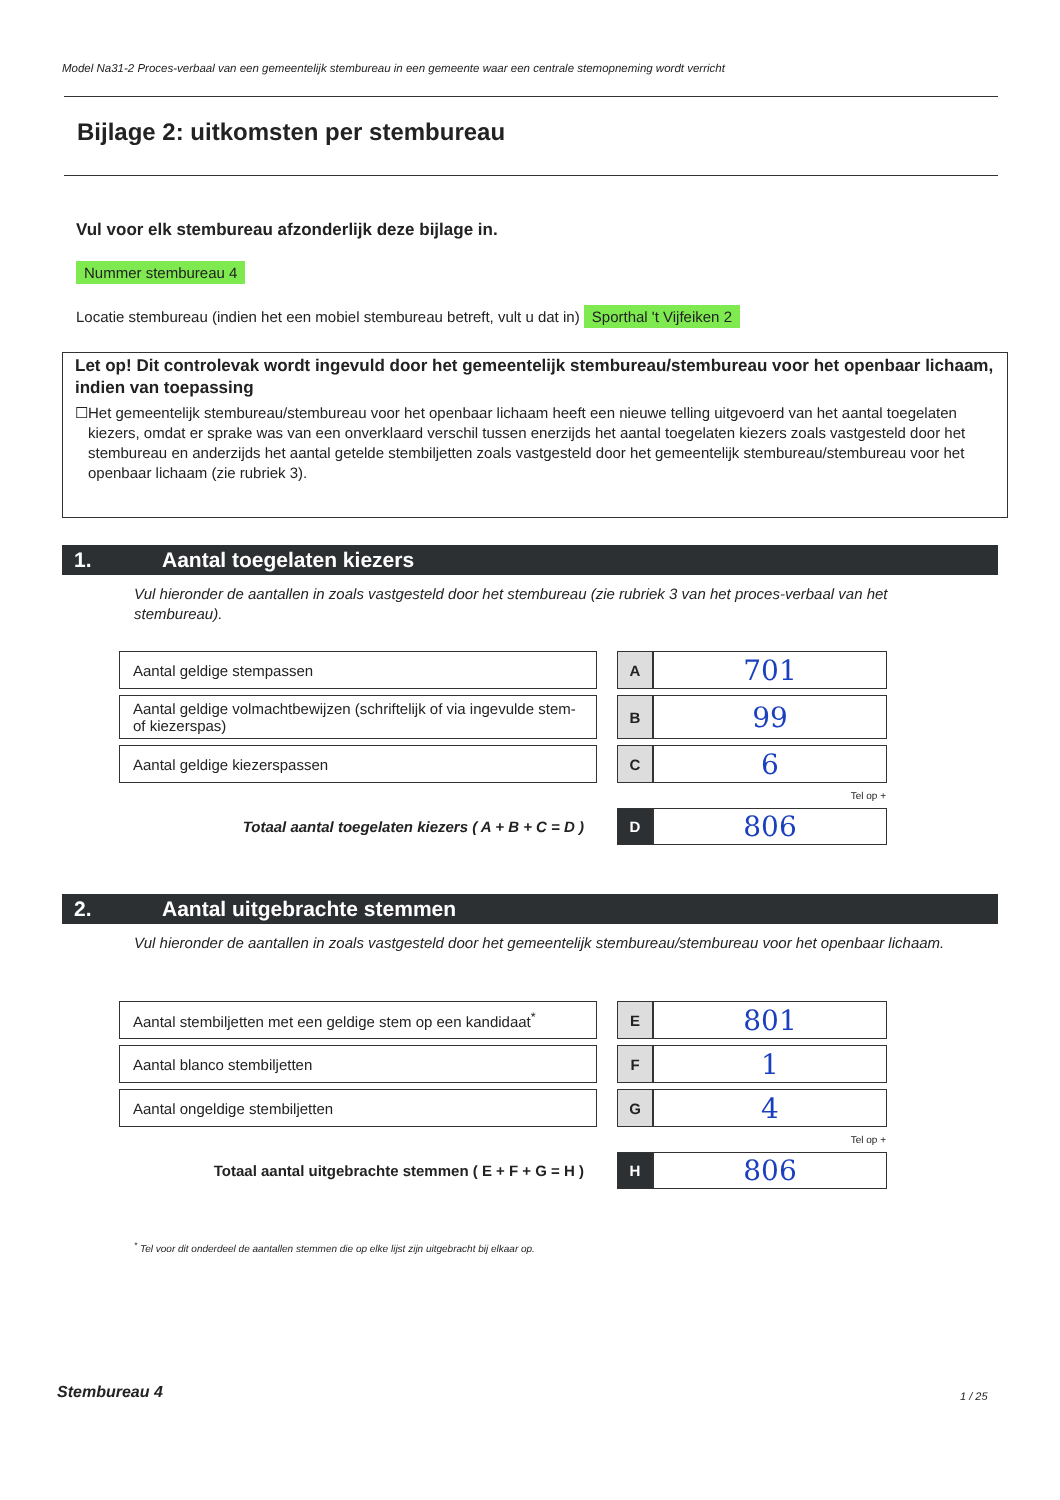Model Na31-2 Proces-verbaal van een gemeentelijk stembureau in een gemeente waar een centrale stemopneming wordt verricht
Bijlage 2: uitkomsten per stembureau
Vul voor elk stembureau afzonderlijk deze bijlage in.
Nummer stembureau 4
Locatie stembureau (indien het een mobiel stembureau betreft, vult u dat in) Sporthal 't Vijfeiken 2
Let op! Dit controlevak wordt ingevuld door het gemeentelijk stembureau/stembureau voor het openbaar lichaam, indien van toepassing
☐ Het gemeentelijk stembureau/stembureau voor het openbaar lichaam heeft een nieuwe telling uitgevoerd van het aantal toegelaten kiezers, omdat er sprake was van een onverklaard verschil tussen enerzijds het aantal toegelaten kiezers zoals vastgesteld door het stembureau en anderzijds het aantal getelde stembiljetten zoals vastgesteld door het gemeentelijk stembureau/stembureau voor het openbaar lichaam (zie rubriek 3).
1. Aantal toegelaten kiezers
Vul hieronder de aantallen in zoals vastgesteld door het stembureau (zie rubriek 3 van het proces-verbaal van het stembureau).
| Aantal geldige stempassen | | A | 701 |
| Aantal geldige volmachtbewijzen (schriftelijk of via ingevulde stem- of kiezerspas) | | B | 99 |
| Aantal geldige kiezerspassen | | C | 6 |
| Tel op + | | | |
| Totaal aantal toegelaten kiezers ( A + B + C = D ) | | D | 806 |
2. Aantal uitgebrachte stemmen
Vul hieronder de aantallen in zoals vastgesteld door het gemeentelijk stembureau/stembureau voor het openbaar lichaam.
| Aantal stembiljetten met een geldige stem op een kandidaat<sup>*</sup> | | E | 801 |
| Aantal blanco stembiljetten | | F | 1 |
| Aantal ongeldige stembiljetten | | G | 4 |
| Tel op + | | | |
| Totaal aantal uitgebrachte stemmen ( E + F + G = H ) | | H | 806 |
<sup>*</sup> Tel voor dit onderdeel de aantallen stemmen die op elke lijst zijn uitgebracht bij elkaar op.
Stembureau 4 1 / 25